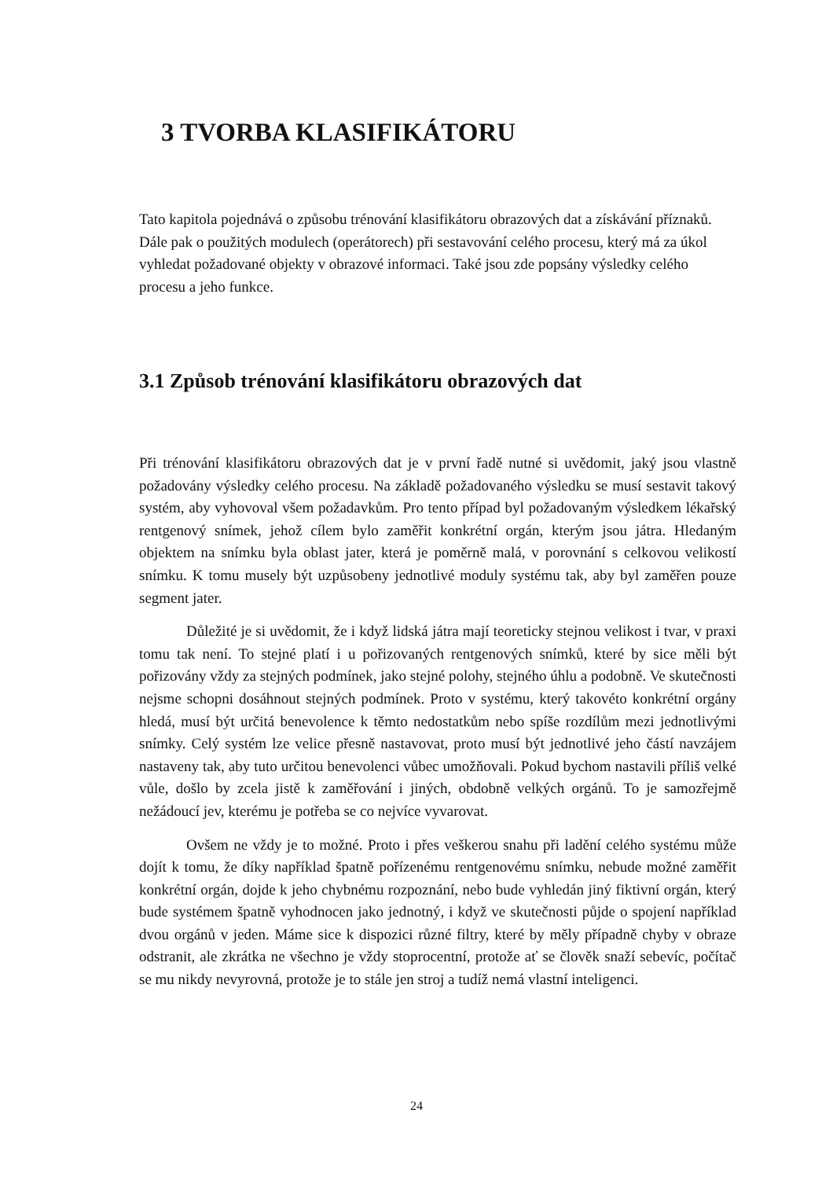3 TVORBA KLASIFIKÁTORU
Tato kapitola pojednává o způsobu trénování klasifikátoru obrazových dat a získávání příznaků. Dále pak o použitých modulech (operátorech) při sestavování celého procesu, který má za úkol vyhledat požadované objekty v obrazové informaci. Také jsou zde popsány výsledky celého procesu a jeho funkce.
3.1 Způsob trénování klasifikátoru obrazových dat
Při trénování klasifikátoru obrazových dat je v první řadě nutné si uvědomit, jaký jsou vlastně požadovány výsledky celého procesu. Na základě požadovaného výsledku se musí sestavit takový systém, aby vyhovoval všem požadavkům. Pro tento případ byl požadovaným výsledkem lékařský rentgenový snímek, jehož cílem bylo zaměřit konkrétní orgán, kterým jsou játra. Hledaným objektem na snímku byla oblast jater, která je poměrně malá, v porovnání s celkovou velikostí snímku. K tomu musely být uzpůsobeny jednotlivé moduly systému tak, aby byl zaměřen pouze segment jater.
Důležité je si uvědomit, že i když lidská játra mají teoreticky stejnou velikost i tvar, v praxi tomu tak není. To stejné platí i u pořizovaných rentgenových snímků, které by sice měli být pořizovány vždy za stejných podmínek, jako stejné polohy, stejného úhlu a podobně. Ve skutečnosti nejsme schopni dosáhnout stejných podmínek. Proto v systému, který takovéto konkrétní orgány hledá, musí být určitá benevolence k těmto nedostatkům nebo spíše rozdílům mezi jednotlivými snímky. Celý systém lze velice přesně nastavovat, proto musí být jednotlivé jeho částí navzájem nastaveny tak, aby tuto určitou benevolenci vůbec umožňovali. Pokud bychom nastavili příliš velké vůle, došlo by zcela jistě k zaměřování i jiných, obdobně velkých orgánů. To je samozřejmě nežádoucí jev, kterému je potřeba se co nejvíce vyvarovat.
Ovšem ne vždy je to možné. Proto i přes veškerou snahu při ladění celého systému může dojít k tomu, že díky například špatně pořízenému rentgenovému snímku, nebude možné zaměřit konkrétní orgán, dojde k jeho chybnému rozpoznání, nebo bude vyhledán jiný fiktivní orgán, který bude systémem špatně vyhodnocen jako jednotný, i když ve skutečnosti půjde o spojení například dvou orgánů v jeden. Máme sice k dispozici různé filtry, které by měly případně chyby v obraze odstranit, ale zkrátka ne všechno je vždy stoprocentní, protože ať se člověk snaží sebevíc, počítač se mu nikdy nevyrovná, protože je to stále jen stroj a tudíž nemá vlastní inteligenci.
24